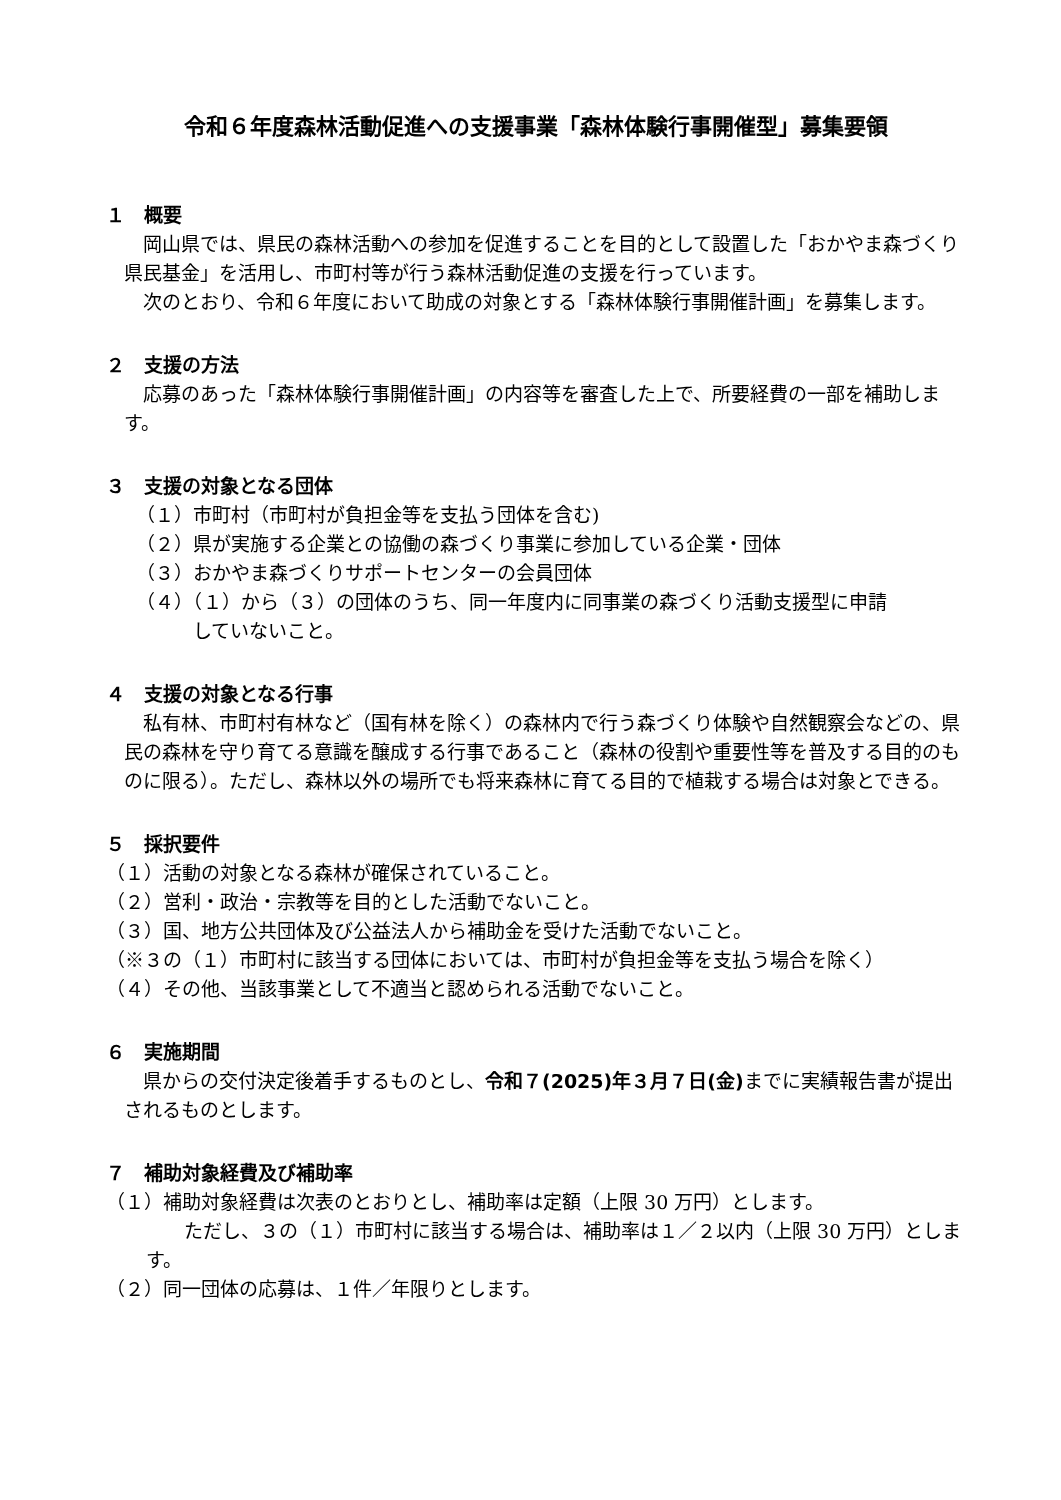令和６年度森林活動促進への支援事業「森林体験行事開催型」募集要領
１　概要
　岡山県では、県民の森林活動への参加を促進することを目的として設置した「おかやま森づくり県民基金」を活用し、市町村等が行う森林活動促進の支援を行っています。
　次のとおり、令和６年度において助成の対象とする「森林体験行事開催計画」を募集します。
２　支援の方法
　応募のあった「森林体験行事開催計画」の内容等を審査した上で、所要経費の一部を補助します。
３　支援の対象となる団体
（１）市町村（市町村が負担金等を支払う団体を含む)
（２）県が実施する企業との協働の森づくり事業に参加している企業・団体
（３）おかやま森づくりサポートセンターの会員団体
（４）（１）から（３）の団体のうち、同一年度内に同事業の森づくり活動支援型に申請
　　　していないこと。
４　支援の対象となる行事
　私有林、市町村有林など（国有林を除く）の森林内で行う森づくり体験や自然観察会などの、県民の森林を守り育てる意識を醸成する行事であること（森林の役割や重要性等を普及する目的のものに限る）。ただし、森林以外の場所でも将来森林に育てる目的で植栽する場合は対象とできる。
５　採択要件
（１）活動の対象となる森林が確保されていること。
（２）営利・政治・宗教等を目的とした活動でないこと。
（３）国、地方公共団体及び公益法人から補助金を受けた活動でないこと。
（※３の（１）市町村に該当する団体においては、市町村が負担金等を支払う場合を除く）
（４）その他、当該事業として不適当と認められる活動でないこと。
６　実施期間
　県からの交付決定後着手するものとし、令和７(2025)年３月７日(金) までに実績報告書が提出されるものとします。
７　補助対象経費及び補助率
（１）補助対象経費は次表のとおりとし、補助率は定額（上限 30 万円）とします。
　　ただし、３の（１）市町村に該当する場合は、補助率は１／２以内（上限 30 万円）とします。
（２）同一団体の応募は、１件／年限りとします。